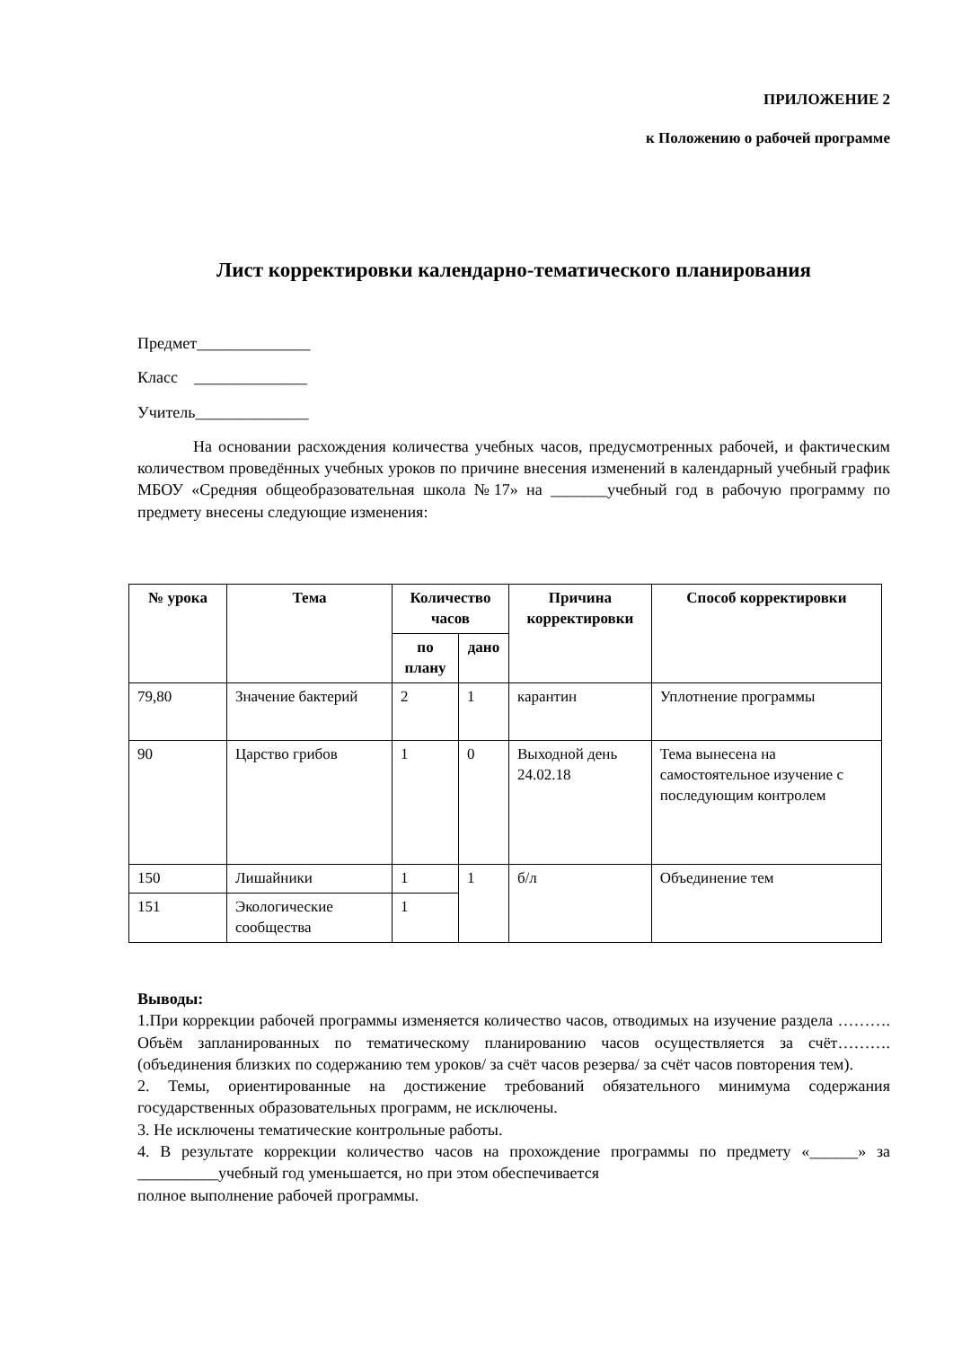ПРИЛОЖЕНИЕ 2
к Положению о рабочей программе
Лист корректировки календарно-тематического планирования
Предмет______________
Класс ______________
Учитель______________
На основании расхождения количества учебных часов, предусмотренных рабочей, и фактическим количеством проведённых учебных уроков по причине внесения изменений в календарный учебный график МБОУ «Средняя общеобразовательная школа №17» на _______учебный год в рабочую программу по предмету внесены следующие изменения:
| № урока | Тема | Количество часов | | Причина корректировки | Способ корректировки |
| --- | --- | --- | --- | --- | --- |
| | | по плану | дано | | |
| 79,80 | Значение бактерий | 2 | 1 | карантин | Уплотнение программы |
| 90 | Царство грибов | 1 | 0 | Выходной день 24.02.18 | Тема вынесена на самостоятельное изучение с последующим контролем |
| 150 | Лишайники | 1 | 1 | б/л | Объединение тем |
| 151 | Экологические сообщества | 1 | | | |
Выводы:
1.При коррекции рабочей программы изменяется количество часов, отводимых на изучение раздела ………. Объём запланированных по тематическому планированию часов осуществляется за счёт……….(объединения близких по содержанию тем уроков/ за счёт часов резерва/ за счёт часов повторения тем).
2. Темы, ориентированные на достижение требований обязательного минимума содержания государственных образовательных программ, не исключены.
3. Не исключены тематические контрольные работы.
4. В результате коррекции количество часов на прохождение программы по предмету «______» за __________учебный год уменьшается, но при этом обеспечивается
полное выполнение рабочей программы.